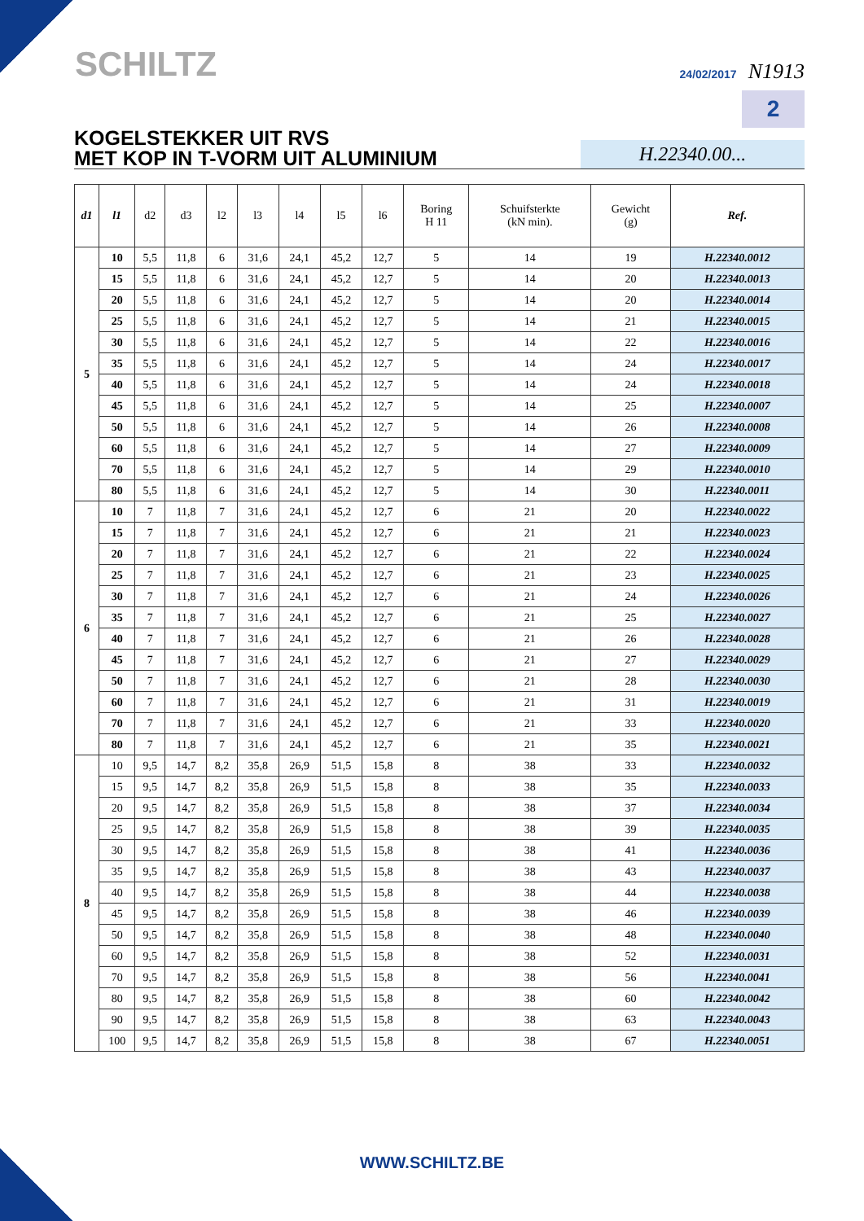SCHILTZ
24/02/2017 N1913
2
KOGELSTEKKER UIT RVS
MET KOP IN T-VORM UIT ALUMINIUM
H.22340.00...
| d1 | l1 | d2 | d3 | l2 | l3 | l4 | l5 | l6 | Boring H 11 | Schuifsterkte (kN min). | Gewicht (g) | Ref. |
| --- | --- | --- | --- | --- | --- | --- | --- | --- | --- | --- | --- | --- |
| 5 | 10 | 5,5 | 11,8 | 6 | 31,6 | 24,1 | 45,2 | 12,7 | 5 | 14 | 19 | H.22340.0012 |
| | 15 | 5,5 | 11,8 | 6 | 31,6 | 24,1 | 45,2 | 12,7 | 5 | 14 | 20 | H.22340.0013 |
| | 20 | 5,5 | 11,8 | 6 | 31,6 | 24,1 | 45,2 | 12,7 | 5 | 14 | 20 | H.22340.0014 |
| | 25 | 5,5 | 11,8 | 6 | 31,6 | 24,1 | 45,2 | 12,7 | 5 | 14 | 21 | H.22340.0015 |
| | 30 | 5,5 | 11,8 | 6 | 31,6 | 24,1 | 45,2 | 12,7 | 5 | 14 | 22 | H.22340.0016 |
| | 35 | 5,5 | 11,8 | 6 | 31,6 | 24,1 | 45,2 | 12,7 | 5 | 14 | 24 | H.22340.0017 |
| | 40 | 5,5 | 11,8 | 6 | 31,6 | 24,1 | 45,2 | 12,7 | 5 | 14 | 24 | H.22340.0018 |
| | 45 | 5,5 | 11,8 | 6 | 31,6 | 24,1 | 45,2 | 12,7 | 5 | 14 | 25 | H.22340.0007 |
| | 50 | 5,5 | 11,8 | 6 | 31,6 | 24,1 | 45,2 | 12,7 | 5 | 14 | 26 | H.22340.0008 |
| | 60 | 5,5 | 11,8 | 6 | 31,6 | 24,1 | 45,2 | 12,7 | 5 | 14 | 27 | H.22340.0009 |
| | 70 | 5,5 | 11,8 | 6 | 31,6 | 24,1 | 45,2 | 12,7 | 5 | 14 | 29 | H.22340.0010 |
| | 80 | 5,5 | 11,8 | 6 | 31,6 | 24,1 | 45,2 | 12,7 | 5 | 14 | 30 | H.22340.0011 |
| 6 | 10 | 7 | 11,8 | 7 | 31,6 | 24,1 | 45,2 | 12,7 | 6 | 21 | 20 | H.22340.0022 |
| | 15 | 7 | 11,8 | 7 | 31,6 | 24,1 | 45,2 | 12,7 | 6 | 21 | 21 | H.22340.0023 |
| | 20 | 7 | 11,8 | 7 | 31,6 | 24,1 | 45,2 | 12,7 | 6 | 21 | 22 | H.22340.0024 |
| | 25 | 7 | 11,8 | 7 | 31,6 | 24,1 | 45,2 | 12,7 | 6 | 21 | 23 | H.22340.0025 |
| | 30 | 7 | 11,8 | 7 | 31,6 | 24,1 | 45,2 | 12,7 | 6 | 21 | 24 | H.22340.0026 |
| | 35 | 7 | 11,8 | 7 | 31,6 | 24,1 | 45,2 | 12,7 | 6 | 21 | 25 | H.22340.0027 |
| | 40 | 7 | 11,8 | 7 | 31,6 | 24,1 | 45,2 | 12,7 | 6 | 21 | 26 | H.22340.0028 |
| | 45 | 7 | 11,8 | 7 | 31,6 | 24,1 | 45,2 | 12,7 | 6 | 21 | 27 | H.22340.0029 |
| | 50 | 7 | 11,8 | 7 | 31,6 | 24,1 | 45,2 | 12,7 | 6 | 21 | 28 | H.22340.0030 |
| | 60 | 7 | 11,8 | 7 | 31,6 | 24,1 | 45,2 | 12,7 | 6 | 21 | 31 | H.22340.0019 |
| | 70 | 7 | 11,8 | 7 | 31,6 | 24,1 | 45,2 | 12,7 | 6 | 21 | 33 | H.22340.0020 |
| | 80 | 7 | 11,8 | 7 | 31,6 | 24,1 | 45,2 | 12,7 | 6 | 21 | 35 | H.22340.0021 |
| 8 | 10 | 9,5 | 14,7 | 8,2 | 35,8 | 26,9 | 51,5 | 15,8 | 8 | 38 | 33 | H.22340.0032 |
| | 15 | 9,5 | 14,7 | 8,2 | 35,8 | 26,9 | 51,5 | 15,8 | 8 | 38 | 35 | H.22340.0033 |
| | 20 | 9,5 | 14,7 | 8,2 | 35,8 | 26,9 | 51,5 | 15,8 | 8 | 38 | 37 | H.22340.0034 |
| | 25 | 9,5 | 14,7 | 8,2 | 35,8 | 26,9 | 51,5 | 15,8 | 8 | 38 | 39 | H.22340.0035 |
| | 30 | 9,5 | 14,7 | 8,2 | 35,8 | 26,9 | 51,5 | 15,8 | 8 | 38 | 41 | H.22340.0036 |
| | 35 | 9,5 | 14,7 | 8,2 | 35,8 | 26,9 | 51,5 | 15,8 | 8 | 38 | 43 | H.22340.0037 |
| | 40 | 9,5 | 14,7 | 8,2 | 35,8 | 26,9 | 51,5 | 15,8 | 8 | 38 | 44 | H.22340.0038 |
| | 45 | 9,5 | 14,7 | 8,2 | 35,8 | 26,9 | 51,5 | 15,8 | 8 | 38 | 46 | H.22340.0039 |
| | 50 | 9,5 | 14,7 | 8,2 | 35,8 | 26,9 | 51,5 | 15,8 | 8 | 38 | 48 | H.22340.0040 |
| | 60 | 9,5 | 14,7 | 8,2 | 35,8 | 26,9 | 51,5 | 15,8 | 8 | 38 | 52 | H.22340.0031 |
| | 70 | 9,5 | 14,7 | 8,2 | 35,8 | 26,9 | 51,5 | 15,8 | 8 | 38 | 56 | H.22340.0041 |
| | 80 | 9,5 | 14,7 | 8,2 | 35,8 | 26,9 | 51,5 | 15,8 | 8 | 38 | 60 | H.22340.0042 |
| | 90 | 9,5 | 14,7 | 8,2 | 35,8 | 26,9 | 51,5 | 15,8 | 8 | 38 | 63 | H.22340.0043 |
| | 100 | 9,5 | 14,7 | 8,2 | 35,8 | 26,9 | 51,5 | 15,8 | 8 | 38 | 67 | H.22340.0051 |
WWW.SCHILTZ.BE